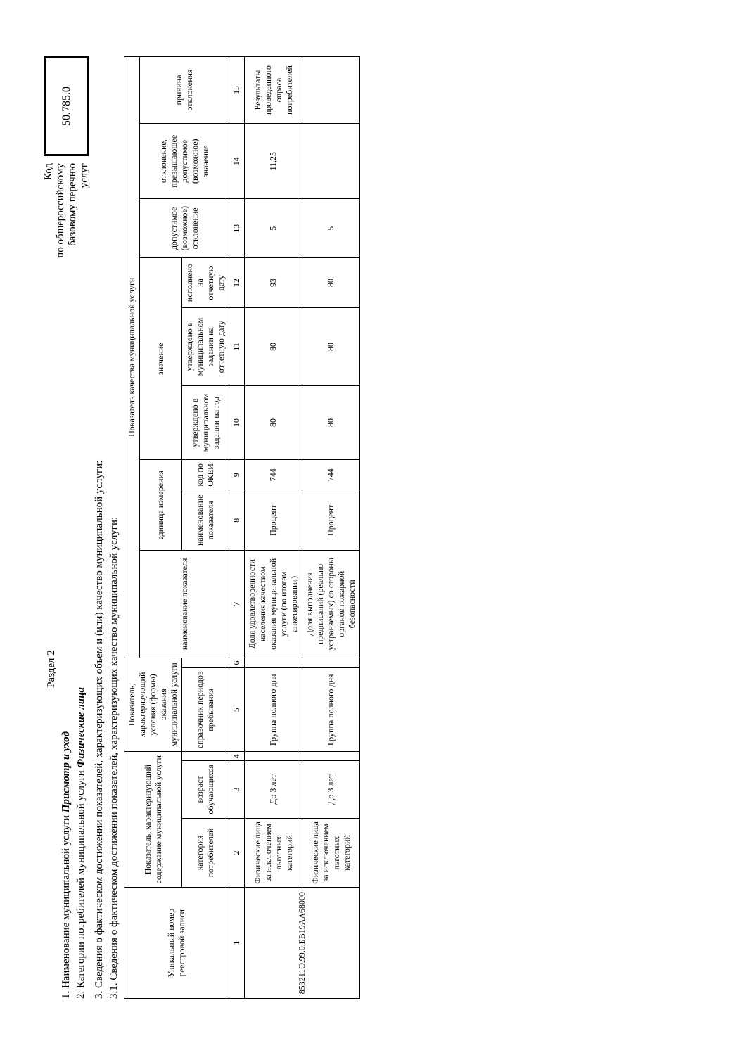Раздел 2
1. Наименование муниципальной услуги Присмотр и уход
2. Категории потребителей муниципальной услуги Физические лица
Код
по общероссийскому
базовому перечню
услуг
50.785.0
3. Сведения о фактическом достижении показателей, характеризующих объем и (или) качество муниципальной услуги:
3.1. Сведения о фактическом достижении показателей, характеризующих качество муниципальной услуги:
| Уникальный номер реестровой записи | Показатель, характеризующий содержание муниципальной услуги | | | Показатель, характеризующий условия (формы) оказания муниципальной услуги | | Показатель качества муниципальной услуги | | | | | | | | |
| --- | --- | --- | --- | --- | --- | --- | --- | --- | --- | --- | --- | --- | --- | --- |
| | | | | | | наименование показателя | единица измерения | | значение | | | допустимое (возможное) отклонение | отклонение, превышающее допустимое (возможное) значение | причина отклонения |
| | категория потребителей | возраст обучающихся | | справочник периодов пребывания | | | наименование показателя | код по ОКЕИ | утверждено в муниципальном задании на год | утверждено в муниципальном задании на отчетную дату | исполнено на отчетную дату | | | |
| 1 | 2 | 3 | 4 | 5 | 6 | 7 | 8 | 9 | 10 | 11 | 12 | 13 | 14 | 15 |
| 853211О.99.0.БВ19АА68000 | Физические лица за исключением льготных категорий | До 3 лет | | Группа полного дня | | Доля удовлетворенности населения качеством оказания муниципальной услуги (по итогам анкетирования) | Процент | 744 | 80 | 80 | 93 | 5 | 11,25 | Результаты проведенного опраса потребителей |
| | Физические лица за исключением льготных категорий | До 3 лет | | Группа полного дня | | Доля выполнения предписаний (реально устраняемых) со стороны органов пожарной безопасности | Процент | 744 | 80 | 80 | 80 | 5 | | |